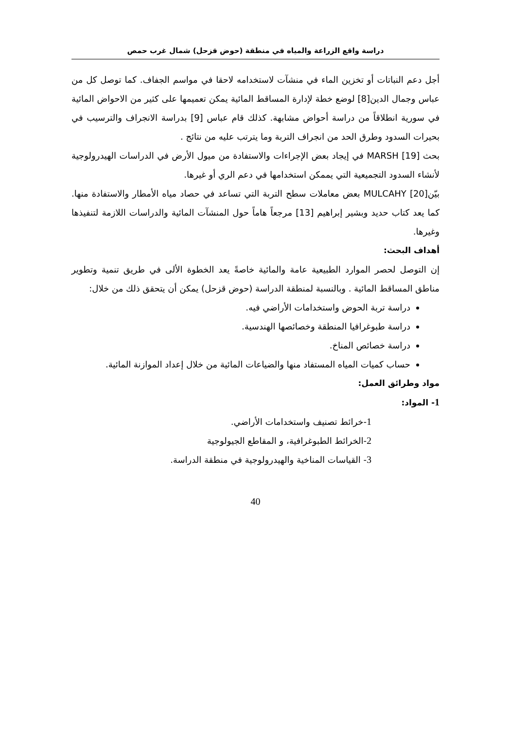دراسة واقع الزراعة والمياه في منطقة (حوض قزحل) شمال غرب حمص
أجل دعم النباتات أو تخزين الماء في منشآت لاستخدامه لاحقا في مواسم الجفاف. كما توصل كل من عباس وجمال الدين[8] لوضع خطة لإدارة المساقط المائية يمكن تعميمها على كثير من الاحواض المائية في سورية انطلاقاً من دراسة أحواض مشابهة. كذلك قام عباس [9] بدراسة الانجراف والترسيب في بحيرات السدود وطرق الحد من انجراف التربة وما يترتب عليه من نتائج .
بحث MARSH [19] في إيجاد بعض الإجراءات والاستفادة من ميول الأرض في الدراسات الهيدرولوجية لأنشاء السدود التجميعية التي يممكن استخدامها في دعم الري أو غيرها.
بيّنMULCAHY [20] بعض معاملات سطح التربة التي تساعد في حصاد مياه الأمطار والاستفادة منها. كما يعد كتاب حديد وبشير إبراهيم [13] مرجعاً هاماً حول المنشآت المائية والدراسات اللازمة لتنفيذها وغيرها.
أهداف البحث:
إن التوصل لحصر الموارد الطبيعية عامة والمائية خاصةً يعد الخطوة الألى في طريق تنمية وتطوير مناطق المساقط المائية . وبالنسبة لمنطقة الدراسة (حوض قزحل) يمكن أن يتحقق ذلك من خلال:
دراسة تربة الحوض واستخدامات الأراضي فيه.
دراسة طبوغرافيا المنطقة وخصائصها الهندسية.
دراسة خصائص المناخ.
حساب كميات المياه المستفاد منها والضياعات المائية من خلال إعداد الموازنة المائية.
مواد وطرائق العمل:
1- المواد:
1-خرائط تصنيف واستخدامات الأراضي.
2-الخرائط الطبوغرافية، و المقاطع الجيولوجية
3- القياسات المناخية والهيدرولوجية في منطقة الدراسة.
40